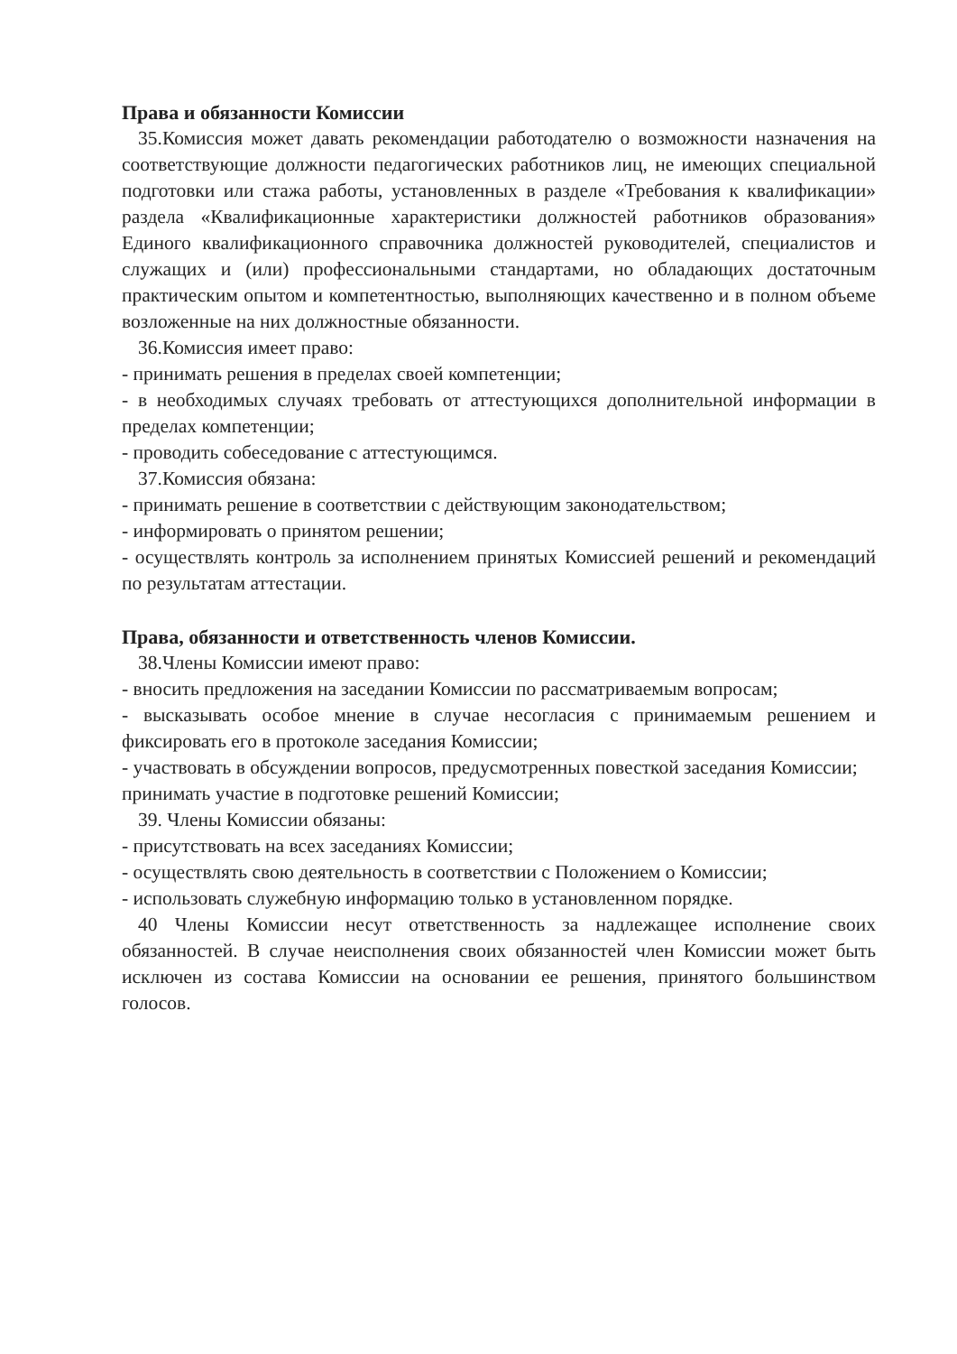Права и обязанности Комиссии
35.Комиссия может давать рекомендации работодателю о возможности назначения на соответствующие должности педагогических работников лиц, не имеющих специальной подготовки или стажа работы, установленных в разделе «Требования к квалификации» раздела «Квалификационные характеристики должностей работников образования» Единого квалификационного справочника должностей руководителей, специалистов и служащих и (или) профессиональными стандартами, но обладающих достаточным практическим опытом и компетентностью, выполняющих качественно и в полном объеме возложенные на них должностные обязанности.
36.Комиссия имеет право:
- принимать решения в пределах своей компетенции;
- в необходимых случаях требовать от аттестующихся дополнительной информации в пределах компетенции;
- проводить собеседование с аттестующимся.
37.Комиссия обязана:
- принимать решение в соответствии с действующим законодательством;
- информировать о принятом решении;
- осуществлять контроль за исполнением принятых Комиссией решений и рекомендаций по результатам аттестации.
Права, обязанности и ответственность членов Комиссии.
38.Члены Комиссии имеют право:
- вносить предложения на заседании Комиссии по рассматриваемым вопросам;
- высказывать особое мнение в случае несогласия с принимаемым решением и фиксировать его в протоколе заседания Комиссии;
- участвовать в обсуждении вопросов, предусмотренных повесткой заседания Комиссии;
принимать участие в подготовке решений Комиссии;
39. Члены Комиссии обязаны:
- присутствовать на всех заседаниях Комиссии;
- осуществлять свою деятельность в соответствии с Положением о Комиссии;
- использовать служебную информацию только в установленном порядке.
40 Члены Комиссии несут ответственность за надлежащее исполнение своих обязанностей. В случае неисполнения своих обязанностей член Комиссии может быть исключен из состава Комиссии на основании ее решения, принятого большинством голосов.